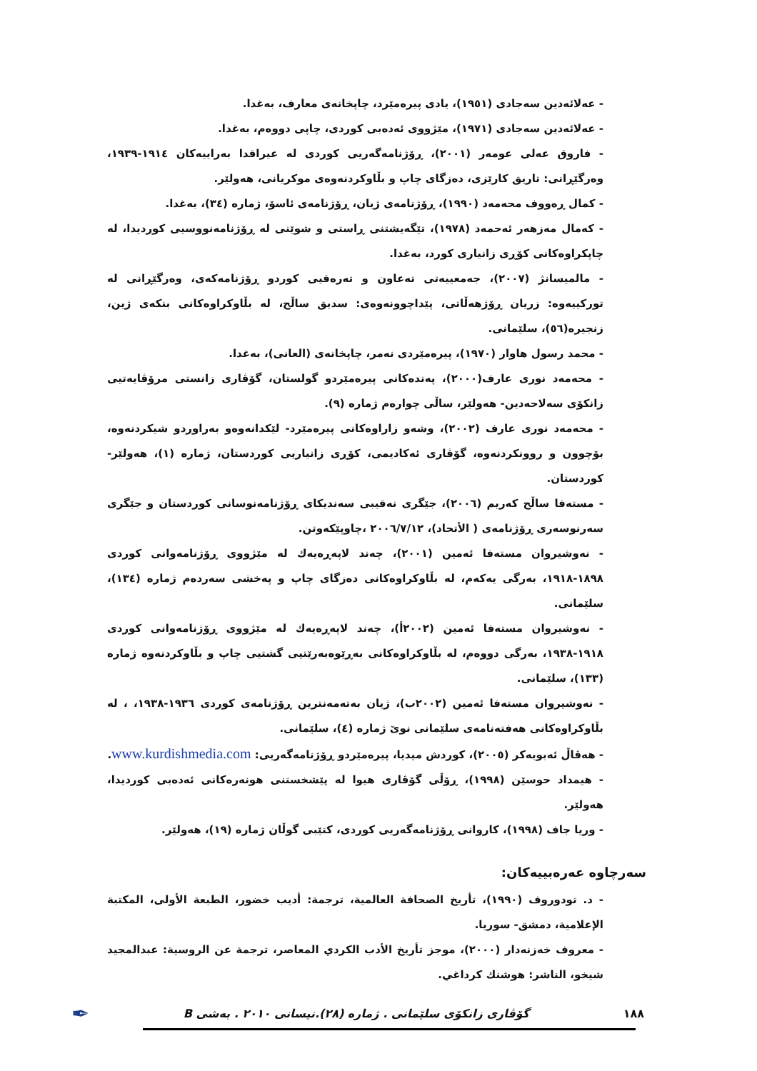- عەلائەدین سەجادی (١٩٥١)، یادی پیرەمێرد، چاپخانەی معارف، بەغدا.
- عەلائەدین سەجادی (١٩٧١)، مێژووی ئەدەبی کوردی، چاپی دووەم، بەغدا.
- فاروق عەلی عومەر (٢٠٠١)، ڕۆژنامەگەریی کوردی لە عیراقدا بەراییەکان ١٩١٤-١٩٣٩، وەرگێڕانی: تاریق کارێزی، دەزگای چاپ و بڵاوکردنەوەی موکریانی، هەولێر.
- کمال ڕەووف محەمەد (١٩٩٠)، ڕۆژنامەی ژیان، ڕۆژنامەی ئاسۆ، ژمارە (٣٤)، بەغدا.
- کەمال مەزهەر ئەحمەد (١٩٧٨)، تێگەیشتنی ڕاستی و شوێنی لە ڕۆژنامەنووسیی کوردیدا، لە چاپکراوەکانی کۆڕی زانیاری کورد، بەغدا.
- مالمیسانژ (٢٠٠٧)، جەمعییەتی تەعاون و تەرەقیی کوردو ڕۆژنامەکەی، وەرگێڕانی لە تورکییەوە: زریان ڕۆژهەڵاتی، پێداچوونەوەی: سدیق ساڵح، لە بڵاوکراوەکانی بنکەی ژین، زنجیرە(٥٦)، سلێمانی.
- محمد رسول هاوار (١٩٧٠)، پیرەمێردی نەمر، چاپخانەی (العانی)، بەغدا.
- محەمەد نوری عارف(٢٠٠٠)، پەندەکانی پیرەمێردو گولستان، گۆڤاری زانستی مرۆڤایەتیی زانکۆی سەلاحەدین- هەولێر، ساڵی چوارەم ژمارە (٩).
- محەمەد نوری عارف (٢٠٠٢)، وشەو زاراوەکانی پیرەمێرد- لێکدانەوەو بەراوردو شیکردنەوە، بۆچوون و روونکردنەوە، گۆڤاری ئەکادیمی، کۆڕی زانیاریی کوردستان، ژمارە (١)، هەولێر- کوردستان.
- مستەفا ساڵح کەریم (٢٠٠٦)، جێگری نەقیبی سەندیکای ڕۆژنامەنوسانی کوردستان و جێگری سەرنوسەری ڕۆژنامەی ( الأتحاد)، ٢٠٠٦/٧/١٢ ،چاوپێکەوتن.
- نەوشیروان مستەفا ئەمین (٢٠٠١)، چەند لاپەڕەیەك لە مێژووی ڕۆژنامەوانی کوردی ١٨٩٨-١٩١٨، بەرگی یەکەم، لە بڵاوکراوەکانی دەزگای چاپ و پەخشی سەردەم ژمارە (١٣٤)، سلێمانی.
- نەوشیروان مستەفا ئەمین (٢٠٠٢أ)، چەند لاپەڕەیەك لە مێژووی ڕۆژنامەوانی کوردی ١٩١٨-١٩٣٨، بەرگی دووەم، لە بڵاوکراوەکانی بەڕێوەبەرێتیی گشتیی چاپ و بڵاوکردنەوە ژمارە (١٣٣)، سلێمانی.
- نەوشیروان مستەفا ئەمین (٢٠٠٢ب)، ژیان بەتەمەنترین ڕۆژنامەی کوردی ١٩٣٦-١٩٣٨، ، لە بڵاوکراوەکانی هەفتەنامەی سلێمانی نوێ ژمارە (٤)، سلێمانی.
- هەڤاڵ ئەبوبەکر (٢٠٠٥)، کوردش میدیا، پیرەمێردو ڕۆژنامەگەریی: www.kurdishmedia.com.
- هیمداد حوسێن (١٩٩٨)، ڕۆڵی گۆڤاری هیوا لە پێشخستنی هونەرەکانی ئەدەبی کوردیدا، هەولێر.
- وریا جاف (١٩٩٨)، کاروانی ڕۆژنامەگەریی کوردی، کتێبی گوڵان ژمارە (١٩)، هەولێر.
سەرچاوە عەرەبییەکان:
- د. تودوروف (١٩٩٠)، تأريخ الصحافة العالمية، ترجمة: أديب خضور، الطبعة الأولى، المكتبة الإعلامية، دمشق- سوريا.
- معروف خەزنەدار (٢٠٠٠)، موجز تأريخ الأدب الكردي المعاصر، ترجمة عن الروسية: عبدالمجيد شيخو، الناشر: هوشنك كرداغي.
١٨٨ گۆڤاری زانکۆی سلێمانی . ژمارە (٢٨).نیسانی ٢٠١٠ . بەشی B ✒